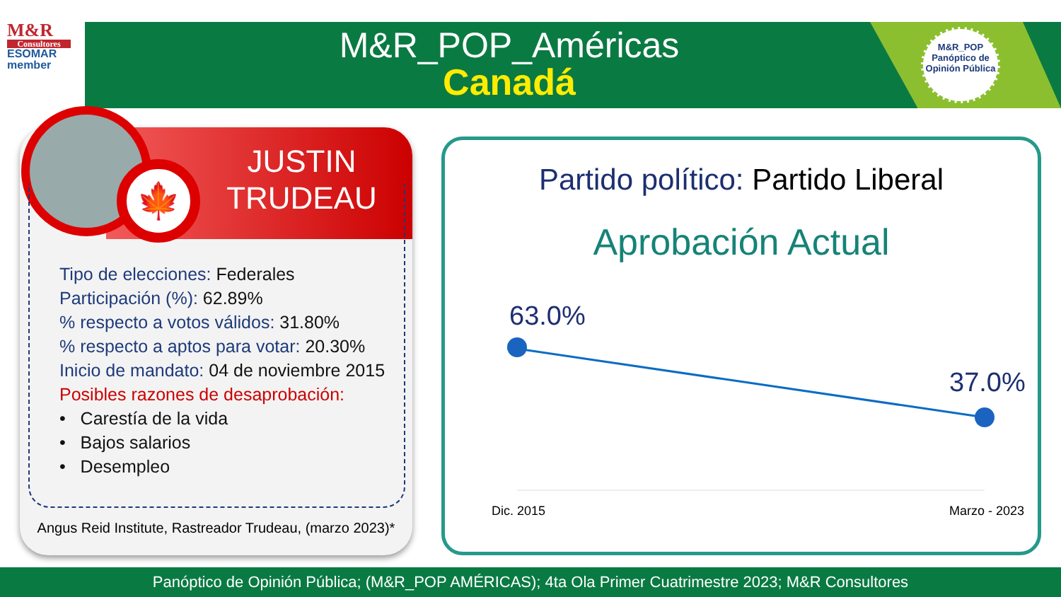M&R
Consultores
ESOMAR member
M&R_POP_Américas
Canadá
M&R_POP
Panóptico de
Opinión Pública
JUSTIN
TRUDEAU
🍁
Tipo de elecciones: Federales
Participación (%): 62.89%
% respecto a votos válidos: 31.80%
% respecto a aptos para votar: 20.30%
Inicio de mandato: 04 de noviembre 2015
Posibles razones de desaprobación:
• Carestía de la vida
• Bajos salarios
• Desempleo
Angus Reid Institute, Rastreador Trudeau, (marzo 2023)*
Partido político: Partido Liberal
Aprobación Actual
63.0%
37.0%
Dic. 2015 Marzo - 2023
Panóptico de Opinión Pública; (M&R_POP AMÉRICAS); 4ta Ola Primer Cuatrimestre 2023; M&R Consultores